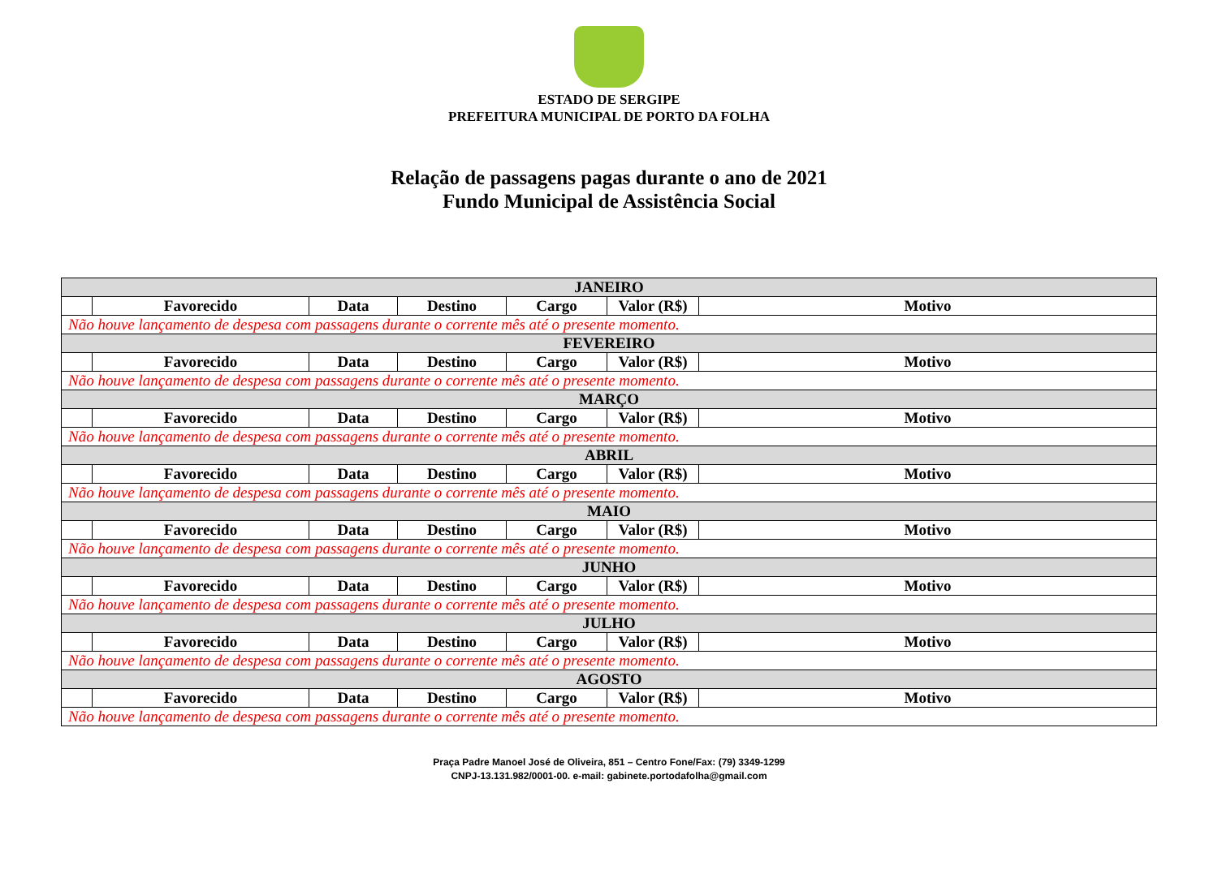ESTADO DE SERGIPE
PREFEITURA MUNICIPAL DE PORTO DA FOLHA
Relação de passagens pagas durante o ano de 2021
Fundo Municipal de Assistência Social
| JANEIRO | | | | | | |
| --- | --- | --- | --- | --- | --- | --- |
| | Favorecido | Data | Destino | Cargo | Valor (R$) | Motivo |
| Não houve lançamento de despesa com passagens durante o corrente mês até o presente momento. | | | | | | |
| FEVEREIRO | | | | | | |
| | Favorecido | Data | Destino | Cargo | Valor (R$) | Motivo |
| Não houve lançamento de despesa com passagens durante o corrente mês até o presente momento. | | | | | | |
| MARÇO | | | | | | |
| | Favorecido | Data | Destino | Cargo | Valor (R$) | Motivo |
| Não houve lançamento de despesa com passagens durante o corrente mês até o presente momento. | | | | | | |
| ABRIL | | | | | | |
| | Favorecido | Data | Destino | Cargo | Valor (R$) | Motivo |
| Não houve lançamento de despesa com passagens durante o corrente mês até o presente momento. | | | | | | |
| MAIO | | | | | | |
| | Favorecido | Data | Destino | Cargo | Valor (R$) | Motivo |
| Não houve lançamento de despesa com passagens durante o corrente mês até o presente momento. | | | | | | |
| JUNHO | | | | | | |
| | Favorecido | Data | Destino | Cargo | Valor (R$) | Motivo |
| Não houve lançamento de despesa com passagens durante o corrente mês até o presente momento. | | | | | | |
| JULHO | | | | | | |
| | Favorecido | Data | Destino | Cargo | Valor (R$) | Motivo |
| Não houve lançamento de despesa com passagens durante o corrente mês até o presente momento. | | | | | | |
| AGOSTO | | | | | | |
| | Favorecido | Data | Destino | Cargo | Valor (R$) | Motivo |
| Não houve lançamento de despesa com passagens durante o corrente mês até o presente momento. | | | | | | |
Praça Padre Manoel José de Oliveira, 851 – Centro Fone/Fax: (79) 3349-1299
CNPJ-13.131.982/0001-00. e-mail: gabinete.portodafolha@gmail.com